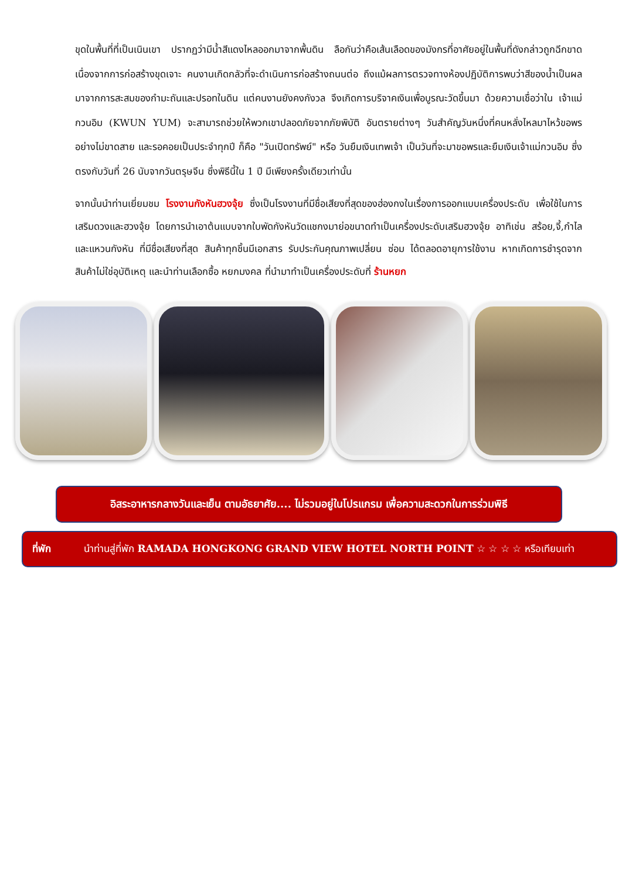ขุดในพื้นที่ที่เป็นเนินเขา ปรากฏว่ามีน้ำสีแดงไหลออกมาจากพื้นดิน ลือกันว่าคือเส้นเลือดของมังกรที่อาศัยอยู่ในพื้นที่ดังกล่าวถูกฉีกขาดเนื่องจากการก่อสร้างขุดเจาะ คนงานเกิดกลัวที่จะดำเนินการก่อสร้างถนนต่อ ถึงแม้ผลการตรวจทางห้องปฏิบัติการพบว่าสีของน้ำเป็นผลมาจากการสะสมของกำมะถันและปรอทในดิน แต่คนงานยังคงกังวล จึงเกิดการบริจาคเงินเพื่อบูรณะวัดขึ้นมา ด้วยความเชื่อว่าใน เจ้าแม่กวนอิม (KWUN YUM) จะสามารถช่วยให้พวกเขาปลอดภัยจากภัยพิบัติ อันตรายต่างๆ วันสำคัญวันหนึ่งที่คนหลั่งไหลมาไหว้ขอพรอย่างไม่ขาดสาย และรอคอยเป็นประจำทุกปี ก็คือ "วันเปิดทรัพย์" หรือ วันยืมเงินเทพเจ้า เป็นวันที่จะมาขอพรและยืมเงินเจ้าแม่กวนอิม ซึ่งตรงกับวันที่ 26 นับจากวันตรุษจีน ซึ่งพิธีนี้ใน 1 ปี มีเพียงครั้งเดียวเท่านั้น
จากนั้นนำท่านเยี่ยมชม โรงงานกังหันฮวงจุ้ย ซึ่งเป็นโรงงานที่มีชื่อเสียงที่สุดของฮ่องกงในเรื่องการออกแบบเครื่องประดับ เพื่อใช้ในการเสริมดวงและฮวงจุ้ย โดยการนำเอาต้นแบบจากใบพัดกังหันวัดแชกงมาย่อขนาดทำเป็นเครื่องประดับเสริมฮวงจุ้ย อาทิเช่น สร้อย,จี้,กำไล และแหวนกังหัน ที่มีชื่อเสียงที่สุด สินค้าทุกชิ้นมีเอกสาร รับประกันคุณภาพเปลี่ยน ซ่อม ได้ตลอดอายุการใช้งาน หากเกิดการชำรุดจากสินค้าไม่ใช่อุบัติเหตุ และนำท่านเลือกซื้อ หยกมงคล ที่นำมาทำเป็นเครื่องประดับที่ ร้านหยก
อิสระอาหารกลางวันและเย็น ตามอัธยาศัย.... ไม่รวมอยู่ในโปรแกรม เพื่อความสะดวกในการร่วมพิธี
ที่พัก นำท่านสู่ที่พัก RAMADA HONGKONG GRAND VIEW HOTEL NORTH POINT ☆ ☆ ☆ ☆ หรือเทียบเท่า